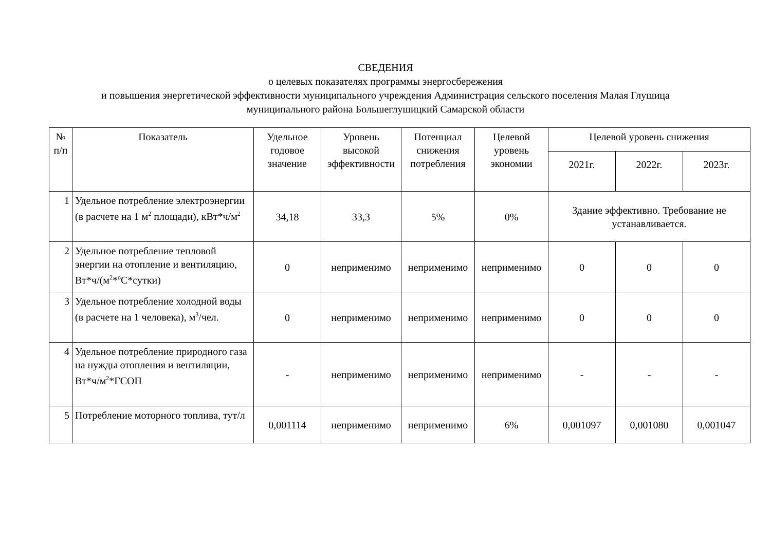СВЕДЕНИЯ
о целевых показателях программы энергосбережения
и повышения энергетической эффективности муниципального учреждения Администрация сельского поселения Малая Глушица
муниципального района Большеглушицкий Самарской области
| № п/п | Показатель | Удельное годовое значение | Уровень высокой эффективности | Потенциал снижения потребления | Целевой уровень экономии | Целевой уровень снижения | | |
| --- | --- | --- | --- | --- | --- | --- | --- | --- |
| | | | | | | 2021г. | 2022г. | 2023г. |
| 1 | Удельное потребление электроэнергии (в расчете на 1 м<sup>2</sup> площади), кВт*ч/м<sup>2</sup> | 34,18 | 33,3 | 5% | 0% | Здание эффективно. Требование не устанавливается. | | |
| 2 | Удельное потребление тепловой энергии на отопление и вентиляцию, Вт*ч/(м<sup>2</sup>*<sup>о</sup>С*сутки) | 0 | неприменимо | неприменимо | неприменимо | 0 | 0 | 0 |
| 3 | Удельное потребление холодной воды (в расчете на 1 человека), м<sup>3</sup>/чел. | 0 | неприменимо | неприменимо | неприменимо | 0 | 0 | 0 |
| 4 | Удельное потребление природного газа на нужды отопления и вентиляции, Вт*ч/м<sup>2</sup>*ГСОП | - | неприменимо | неприменимо | неприменимо | - | - | - |
| 5 | Потребление моторного топлива, тут/л | 0,001114 | неприменимо | неприменимо | 6% | 0,001097 | 0,001080 | 0,001047 |